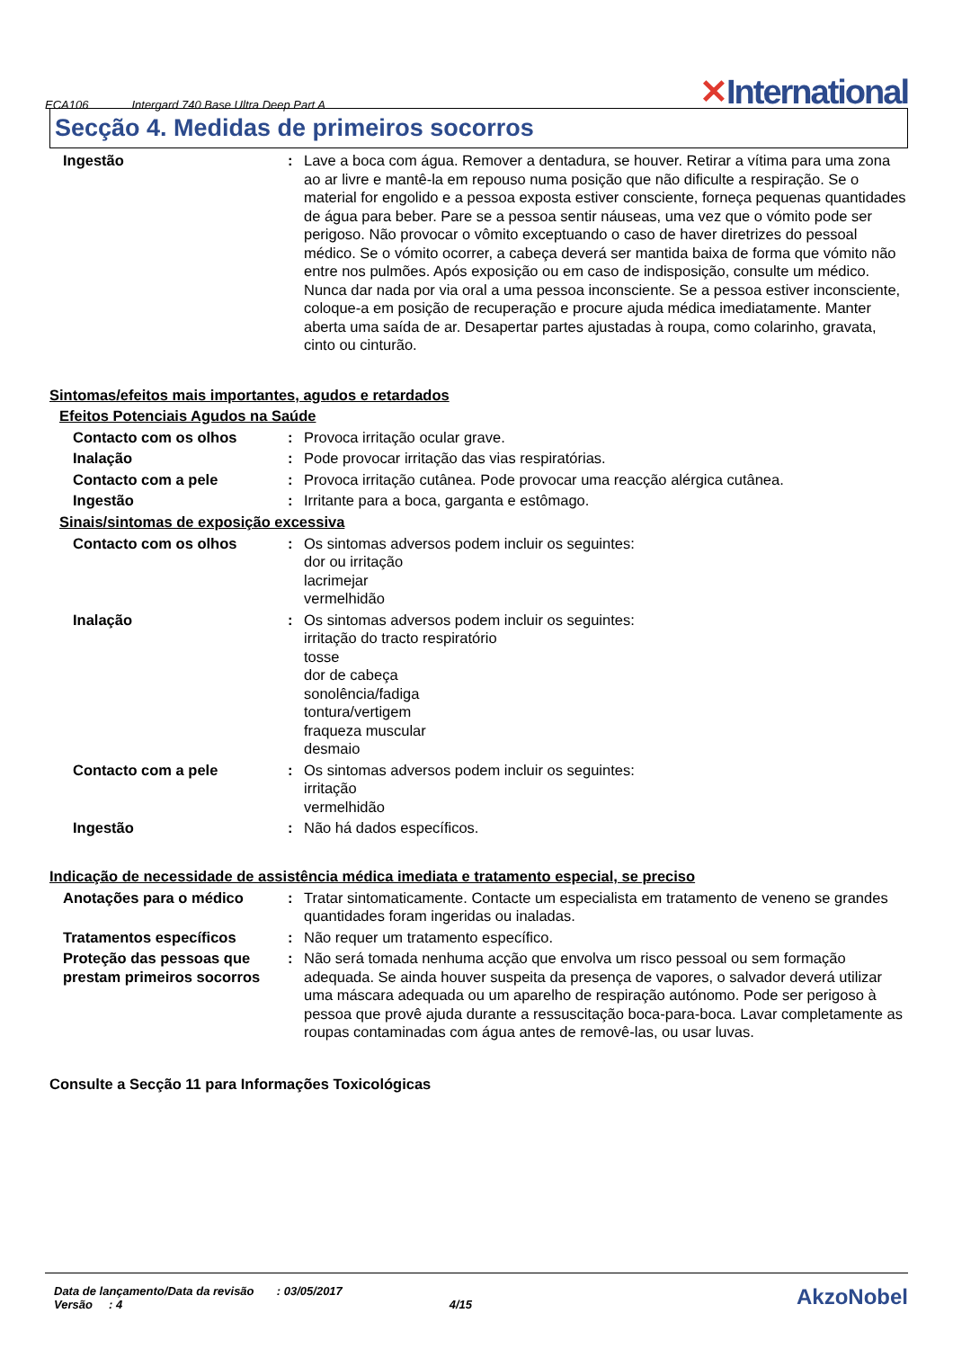ECA106 Intergard 740 Base Ultra Deep Part A ✕International
Secção 4. Medidas de primeiros socorros
Ingestão : Lave a boca com água. Remover a dentadura, se houver. Retirar a vítima para uma zona ao ar livre e mantê-la em repouso numa posição que não dificulte a respiração. Se o material for engolido e a pessoa exposta estiver consciente, forneça pequenas quantidades de água para beber. Pare se a pessoa sentir náuseas, uma vez que o vómito pode ser perigoso. Não provocar o vômito exceptuando o caso de haver diretrizes do pessoal médico. Se o vómito ocorrer, a cabeça deverá ser mantida baixa de forma que vómito não entre nos pulmões. Após exposição ou em caso de indisposição, consulte um médico. Nunca dar nada por via oral a uma pessoa inconsciente. Se a pessoa estiver inconsciente, coloque-a em posição de recuperação e procure ajuda médica imediatamente. Manter aberta uma saída de ar. Desapertar partes ajustadas à roupa, como colarinho, gravata, cinto ou cinturão.
Sintomas/efeitos mais importantes, agudos e retardados
Efeitos Potenciais Agudos na Saúde
Contacto com os olhos : Provoca irritação ocular grave.
Inalação : Pode provocar irritação das vias respiratórias.
Contacto com a pele : Provoca irritação cutânea. Pode provocar uma reacção alérgica cutânea.
Ingestão : Irritante para a boca, garganta e estômago.
Sinais/sintomas de exposição excessiva
Contacto com os olhos : Os sintomas adversos podem incluir os seguintes:
dor ou irritação
lacrimejar
vermelhidão
Inalação : Os sintomas adversos podem incluir os seguintes:
irritação do tracto respiratório
tosse
dor de cabeça
sonolência/fadiga
tontura/vertigem
fraqueza muscular
desmaio
Contacto com a pele : Os sintomas adversos podem incluir os seguintes:
irritação
vermelhidão
Ingestão : Não há dados específicos.
Indicação de necessidade de assistência médica imediata e tratamento especial, se preciso
Anotações para o médico : Tratar sintomaticamente. Contacte um especialista em tratamento de veneno se grandes quantidades foram ingeridas ou inaladas.
Tratamentos específicos : Não requer um tratamento específico.
Proteção das pessoas que prestam primeiros socorros
: Não será tomada nenhuma acção que envolva um risco pessoal ou sem formação adequada. Se ainda houver suspeita da presença de vapores, o salvador deverá utilizar uma máscara adequada ou um aparelho de respiração autónomo. Pode ser perigoso à pessoa que provê ajuda durante a ressuscitação boca-para-boca. Lavar completamente as roupas contaminadas com água antes de removê-las, ou usar luvas.
Consulte a Secção 11 para Informações Toxicológicas
Data de lançamento/Data da revisão : 03/05/2017
Versão : 4 4/15
AkzoNobel